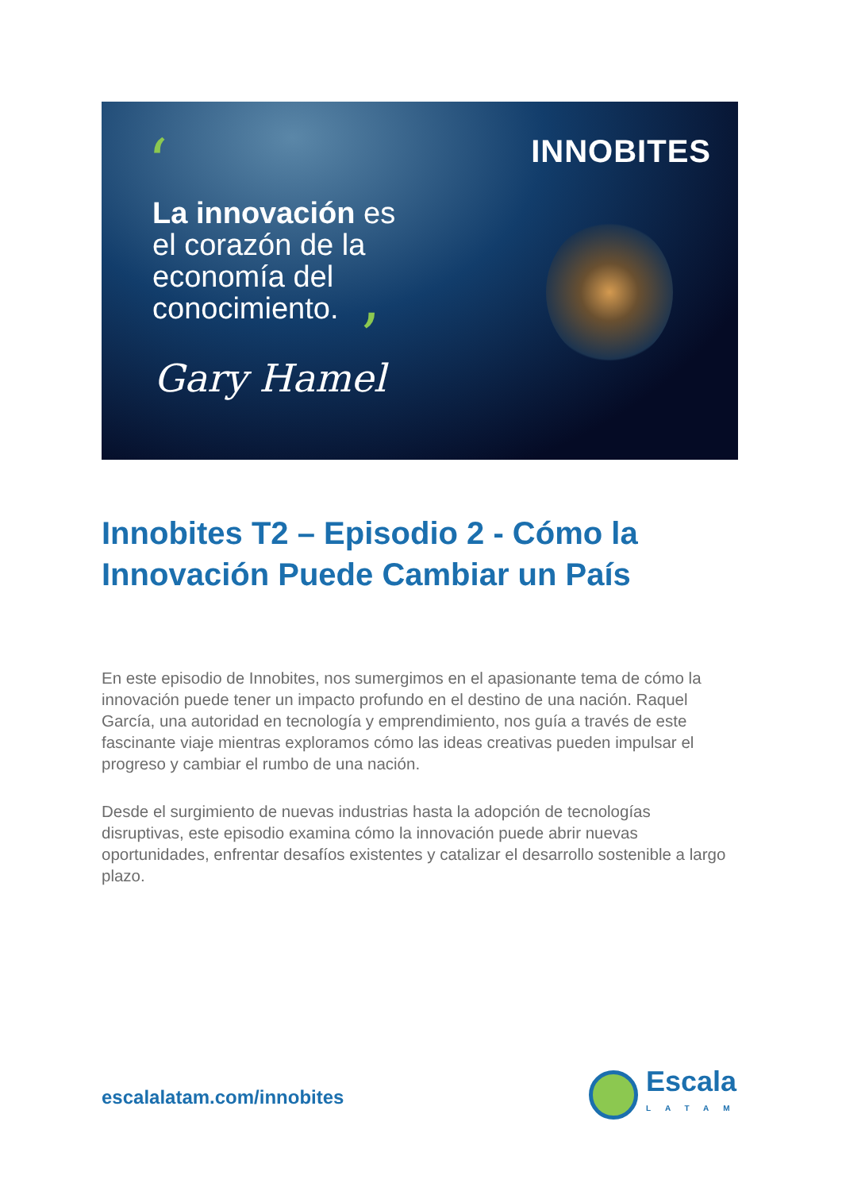INNOBITES ‘
La innovación es
el corazón de la
economía del
conocimiento.
’
Gary Hamel
Innobites T2 – Episodio 2 - Cómo la Innovación Puede Cambiar un País
En este episodio de Innobites, nos sumergimos en el apasionante tema de cómo la innovación puede tener un impacto profundo en el destino de una nación. Raquel García, una autoridad en tecnología y emprendimiento, nos guía a través de este fascinante viaje mientras exploramos cómo las ideas creativas pueden impulsar el progreso y cambiar el rumbo de una nación.
Desde el surgimiento de nuevas industrias hasta la adopción de tecnologías disruptivas, este episodio examina cómo la innovación puede abrir nuevas oportunidades, enfrentar desafíos existentes y catalizar el desarrollo sostenible a largo plazo.
escalalatam.com/innobites
Escala
LATAM